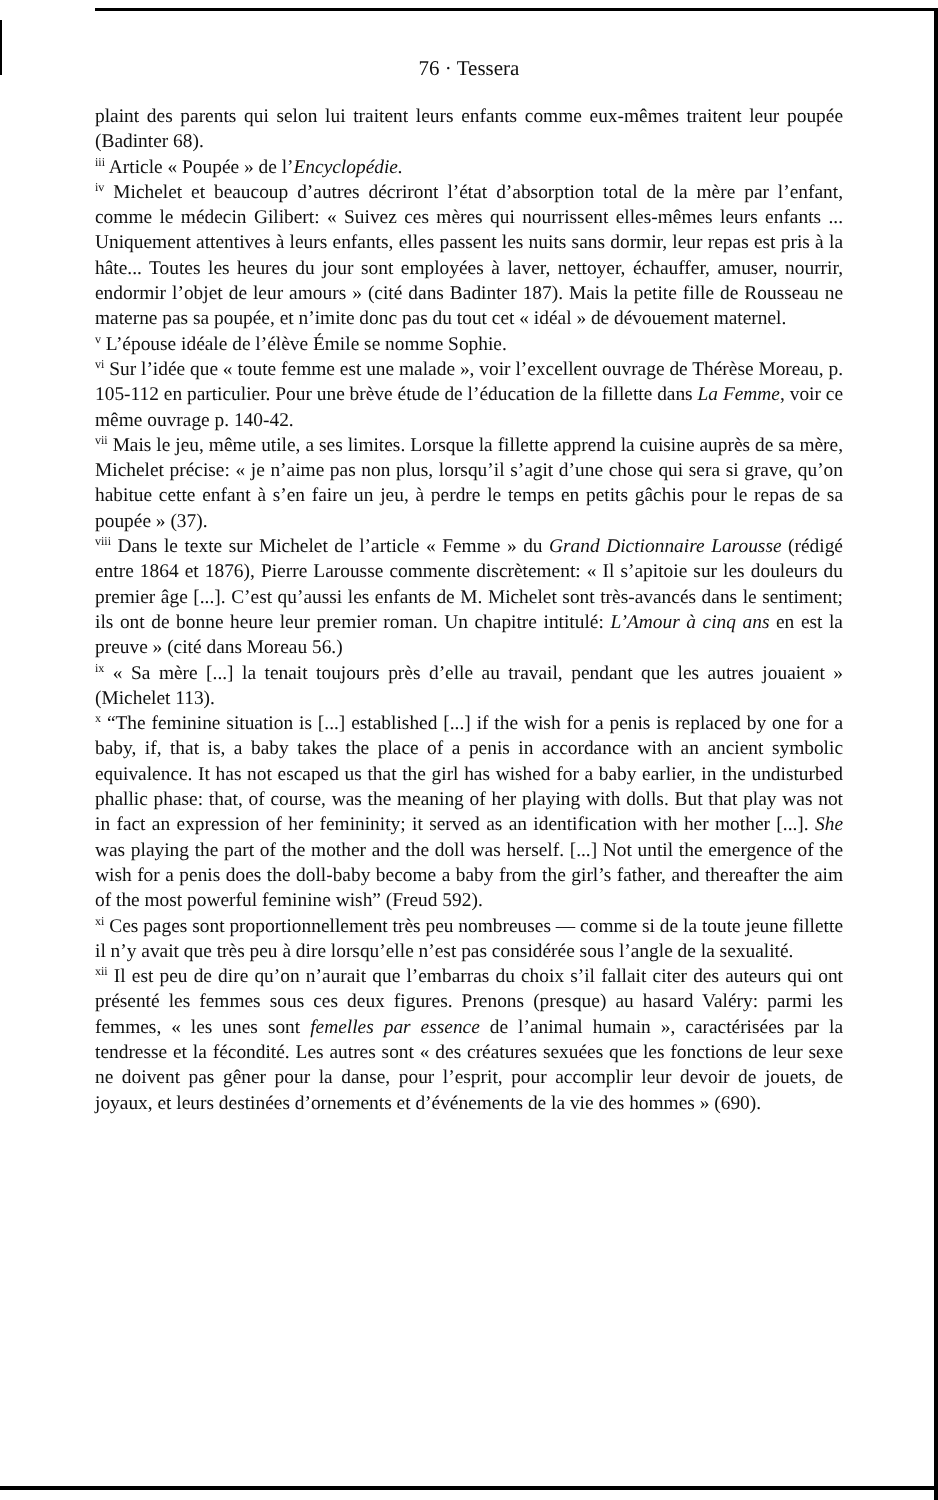76 · Tessera
plaint des parents qui selon lui traitent leurs enfants comme eux-mêmes traitent leur poupée (Badinter 68).
<sup>iii</sup> Article « Poupée » de l’Encyclopédie.
<sup>iv</sup> Michelet et beaucoup d’autres décriront l’état d’absorption total de la mère par l’enfant, comme le médecin Gilibert: « Suivez ces mères qui nourrissent elles-mêmes leurs enfants ... Uniquement attentives à leurs enfants, elles passent les nuits sans dormir, leur repas est pris à la hâte... Toutes les heures du jour sont employées à laver, nettoyer, échauffer, amuser, nourrir, endormir l’objet de leur amours » (cité dans Badinter 187). Mais la petite fille de Rousseau ne materne pas sa poupée, et n’imite donc pas du tout cet « idéal » de dévouement maternel.
<sup>v</sup> L’épouse idéale de l’élève Émile se nomme Sophie.
<sup>vi</sup> Sur l’idée que « toute femme est une malade », voir l’excellent ouvrage de Thérèse Moreau, p. 105-112 en particulier. Pour une brève étude de l’éducation de la fillette dans La Femme, voir ce même ouvrage p. 140-42.
<sup>vii</sup> Mais le jeu, même utile, a ses limites. Lorsque la fillette apprend la cuisine auprès de sa mère, Michelet précise: « je n’aime pas non plus, lorsqu’il s’agit d’une chose qui sera si grave, qu’on habitue cette enfant à s’en faire un jeu, à perdre le temps en petits gâchis pour le repas de sa poupée » (37).
<sup>viii</sup> Dans le texte sur Michelet de l’article « Femme » du Grand Dictionnaire Larousse (rédigé entre 1864 et 1876), Pierre Larousse commente discrètement: « Il s’apitoie sur les douleurs du premier âge [...]. C’est qu’aussi les enfants de M. Michelet sont très-avancés dans le sentiment; ils ont de bonne heure leur premier roman. Un chapitre intitulé: L’Amour à cinq ans en est la preuve » (cité dans Moreau 56.)
<sup>ix</sup> « Sa mère [...] la tenait toujours près d’elle au travail, pendant que les autres jouaient » (Michelet 113).
<sup>x</sup> “The feminine situation is [...] established [...] if the wish for a penis is replaced by one for a baby, if, that is, a baby takes the place of a penis in accordance with an ancient symbolic equivalence. It has not escaped us that the girl has wished for a baby earlier, in the undisturbed phallic phase: that, of course, was the meaning of her playing with dolls. But that play was not in fact an expression of her femininity; it served as an identification with her mother [...]. She was playing the part of the mother and the doll was herself. [...] Not until the emergence of the wish for a penis does the doll-baby become a baby from the girl’s father, and thereafter the aim of the most powerful feminine wish” (Freud 592).
<sup>xi</sup> Ces pages sont proportionnellement très peu nombreuses — comme si de la toute jeune fillette il n’y avait que très peu à dire lorsqu’elle n’est pas considérée sous l’angle de la sexualité.
<sup>xii</sup> Il est peu de dire qu’on n’aurait que l’embarras du choix s’il fallait citer des auteurs qui ont présenté les femmes sous ces deux figures. Prenons (presque) au hasard Valéry: parmi les femmes, « les unes sont femelles par essence de l’animal humain », caractérisées par la tendresse et la fécondité. Les autres sont « des créatures sexuées que les fonctions de leur sexe ne doivent pas gêner pour la danse, pour l’esprit, pour accomplir leur devoir de jouets, de joyaux, et leurs destinées d’ornements et d’événements de la vie des hommes » (690).